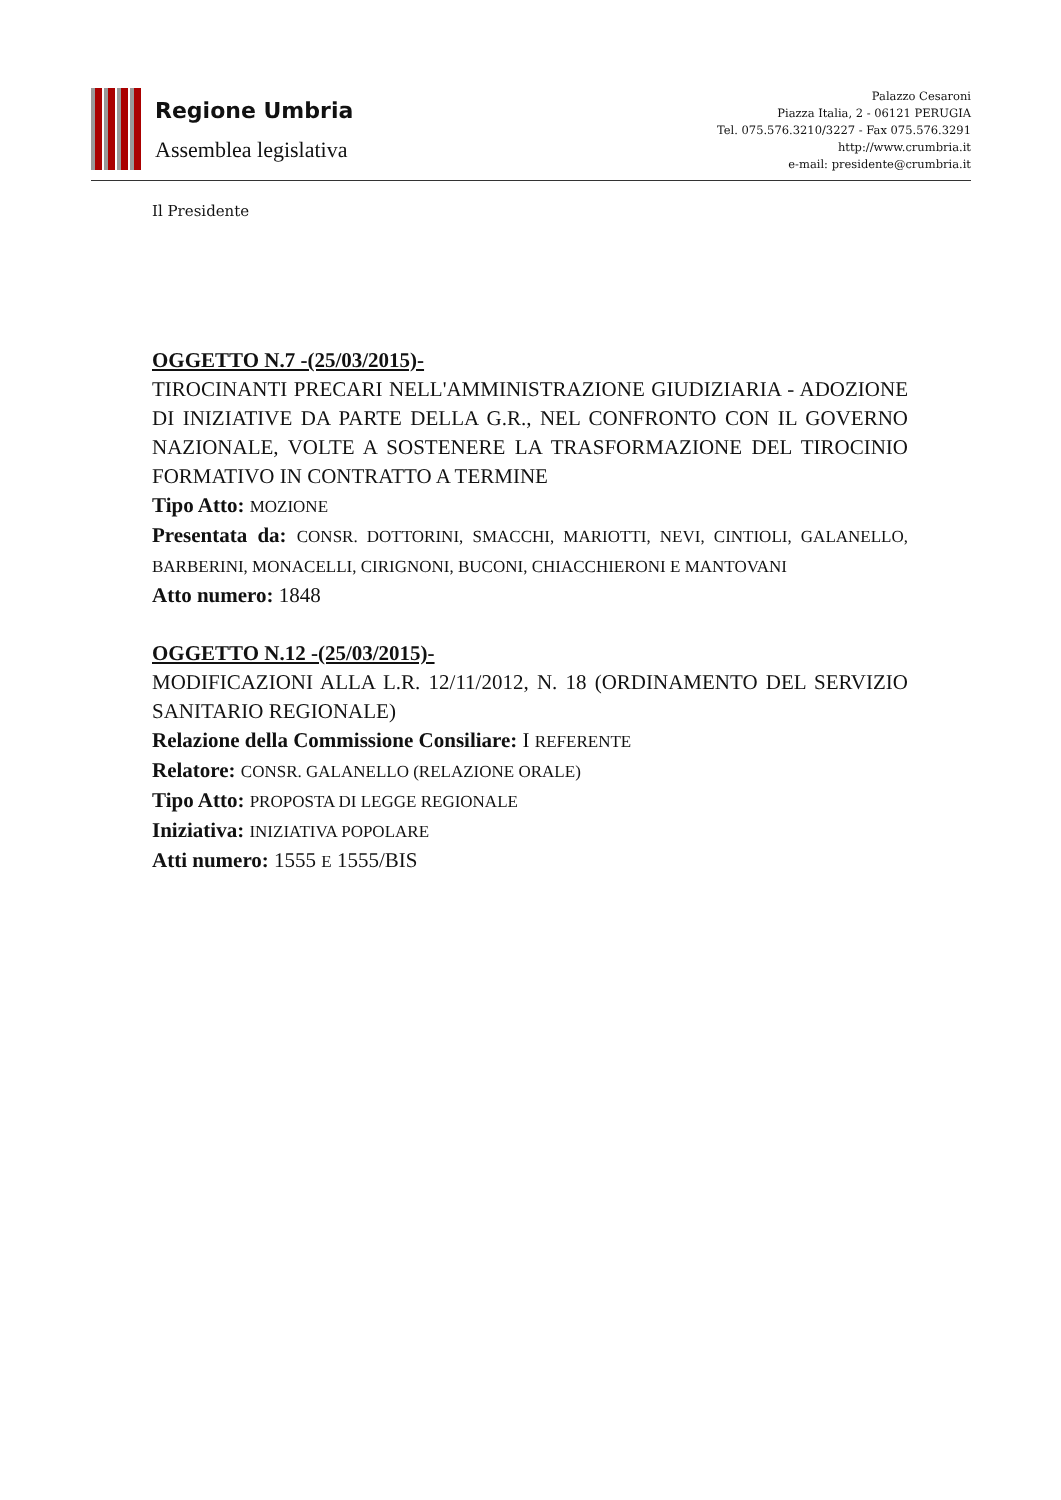Regione Umbria
Assemblea legislativa
Palazzo Cesaroni
Piazza Italia, 2 - 06121 PERUGIA
Tel. 075.576.3210/3227 - Fax 075.576.3291
http://www.crumbria.it
e-mail: presidente@crumbria.it
Il Presidente
OGGETTO N.7 -(25/03/2015)-
TIROCINANTI PRECARI NELL'AMMINISTRAZIONE GIUDIZIARIA - ADOZIONE DI INIZIATIVE DA PARTE DELLA G.R., NEL CONFRONTO CON IL GOVERNO NAZIONALE, VOLTE A SOSTENERE LA TRASFORMAZIONE DEL TIROCINIO FORMATIVO IN CONTRATTO A TERMINE
Tipo Atto: MOZIONE
Presentata da: CONSR. DOTTORINI, SMACCHI, MARIOTTI, NEVI, CINTIOLI, GALANELLO, BARBERINI, MONACELLI, CIRIGNONI, BUCONI, CHIACCHIERONI E MANTOVANI
Atto numero: 1848
OGGETTO N.12 -(25/03/2015)-
MODIFICAZIONI ALLA L.R. 12/11/2012, N. 18 (ORDINAMENTO DEL SERVIZIO SANITARIO REGIONALE)
Relazione della Commissione Consiliare: I REFERENTE
Relatore: CONSR. GALANELLO (RELAZIONE ORALE)
Tipo Atto: PROPOSTA DI LEGGE REGIONALE
Iniziativa: INIZIATIVA POPOLARE
Atti numero: 1555 E 1555/BIS